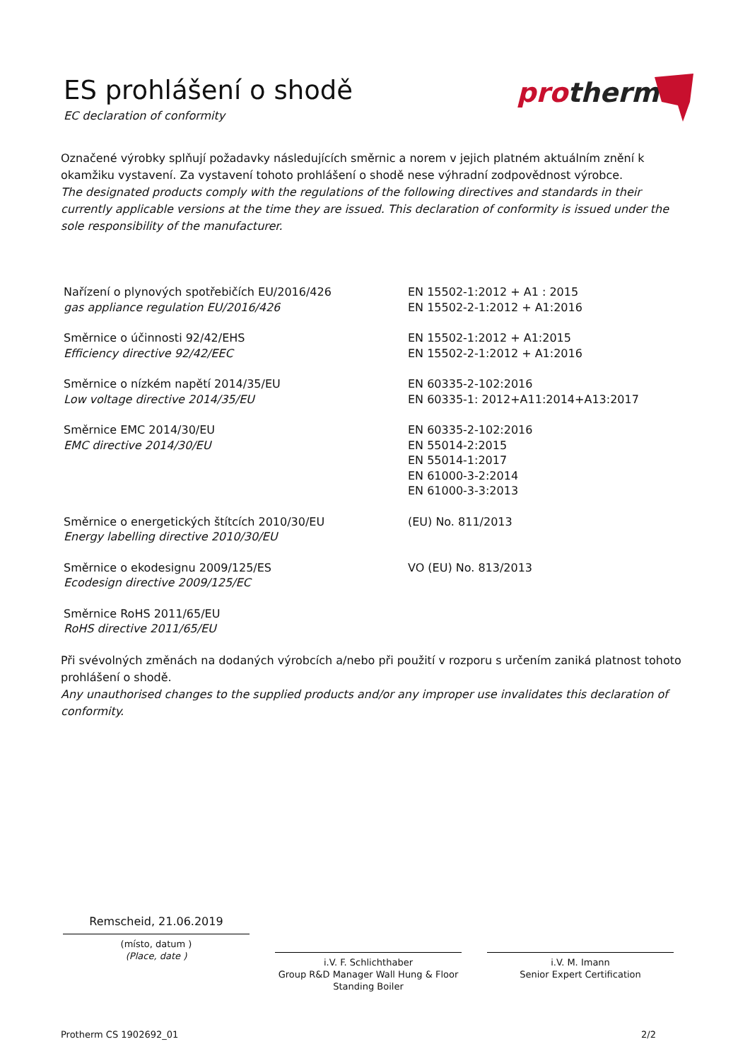ES prohlášení o shodě
EC declaration of conformity
pro
therm
Označené výrobky splňují požadavky následujících směrnic a norem v jejich platném aktuálním znění k okamžiku vystavení. Za vystavení tohoto prohlášení o shodě nese výhradní zodpovědnost výrobce.
The designated products comply with the regulations of the following directives and standards in their currently applicable versions at the time they are issued. This declaration of conformity is issued under the sole responsibility of the manufacturer.
Nařízení o plynových spotřebičích EU/2016/426
gas appliance regulation EU/2016/426
EN 15502-1:2012 + A1 : 2015
EN 15502-2-1:2012 + A1:2016
Směrnice o účinnosti 92/42/EHS
Efficiency directive 92/42/EEC
EN 15502-1:2012 + A1:2015
EN 15502-2-1:2012 + A1:2016
Směrnice o nízkém napětí 2014/35/EU
Low voltage directive 2014/35/EU
EN 60335-2-102:2016
EN 60335-1: 2012+A11:2014+A13:2017
Směrnice EMC 2014/30/EU
EMC directive 2014/30/EU
EN 60335-2-102:2016
EN 55014-2:2015
EN 55014-1:2017
EN 61000-3-2:2014
EN 61000-3-3:2013
Směrnice o energetických štítcích 2010/30/EU
Energy labelling directive 2010/30/EU
(EU) No. 811/2013
Směrnice o ekodesignu 2009/125/ES
Ecodesign directive 2009/125/EC
VO (EU) No. 813/2013
Směrnice RoHS 2011/65/EU
RoHS directive 2011/65/EU
Při svévolných změnách na dodaných výrobcích a/nebo při použití v rozporu s určením zaniká platnost tohoto prohlášení o shodě.
Any unauthorised changes to the supplied products and/or any improper use invalidates this declaration of conformity.
Remscheid, 21.06.2019
(místo, datum )
(Place, date )
i.V. F. Schlichthaber
Group R&D Manager Wall Hung & Floor Standing Boiler
i.V. M. Imann
Senior Expert Certification
Protherm CS 1902692_01 2/2